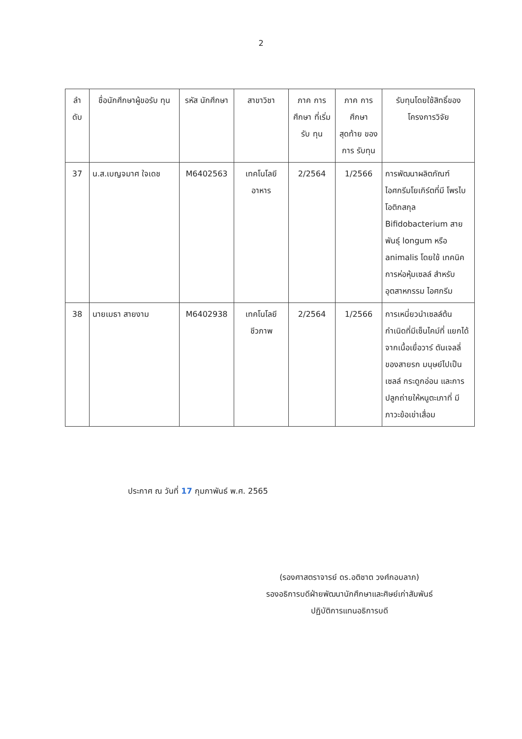2
| ลำ ดับ | ชื่อนักศึกษาผู้ขอรับ ทุน | รหัส นักศึกษา | สาขาวิชา | ภาค การศึกษา ที่เริ่มรับ ทุน | ภาค การศึกษา สุดท้าย ของการ รับทุน | รับทุนโดยใช้สิทธิ์ของ โครงการวิจัย |
| --- | --- | --- | --- | --- | --- | --- |
| 37 | น.ส.เบญจมาศ ใจเดช | M6402563 | เทคโนโลยี อาหาร | 2/2564 | 1/2566 | การพัฒนาผลิตภัณฑ์ ไอศกรีมโยเกิร์ตที่มี โพรไบโอติกสกุล Bifidobacterium สายพันธุ์ longum หรือ animalis โดยใช้ เทคนิคการห่อหุ้มเซลล์ สำหรับอุตสาหกรรม ไอศกรีม |
| 38 | นายเมธา สายงาม | M6402938 | เทคโนโลยี ชีวภาพ | 2/2564 | 1/2566 | การเหนี่ยวนำเซลล์ต้น กำเนิดที่มีเซ็นไคม์ที่ แยกได้จากเนื้อเยื่อวาร์ ตันเจลลี่ของสายรก มนุษย์ไปเป็นเซลล์ กระดูกอ่อน และการ ปลูกถ่ายให้หนูตะเภาที่ มีภาวะข้อเข่าเสื่อม |
ประกาศ ณ วันที่ 17 กุมภาพันธ์ พ.ศ. 2565
(รองศาสตราจารย์ ดร.อติชาต วงศ์กอบลาภ)
รองอธิการบดีฝ่ายพัฒนานักศึกษาและศิษย์เก่าสัมพันธ์
ปฏิบัติการแทนอธิการบดี